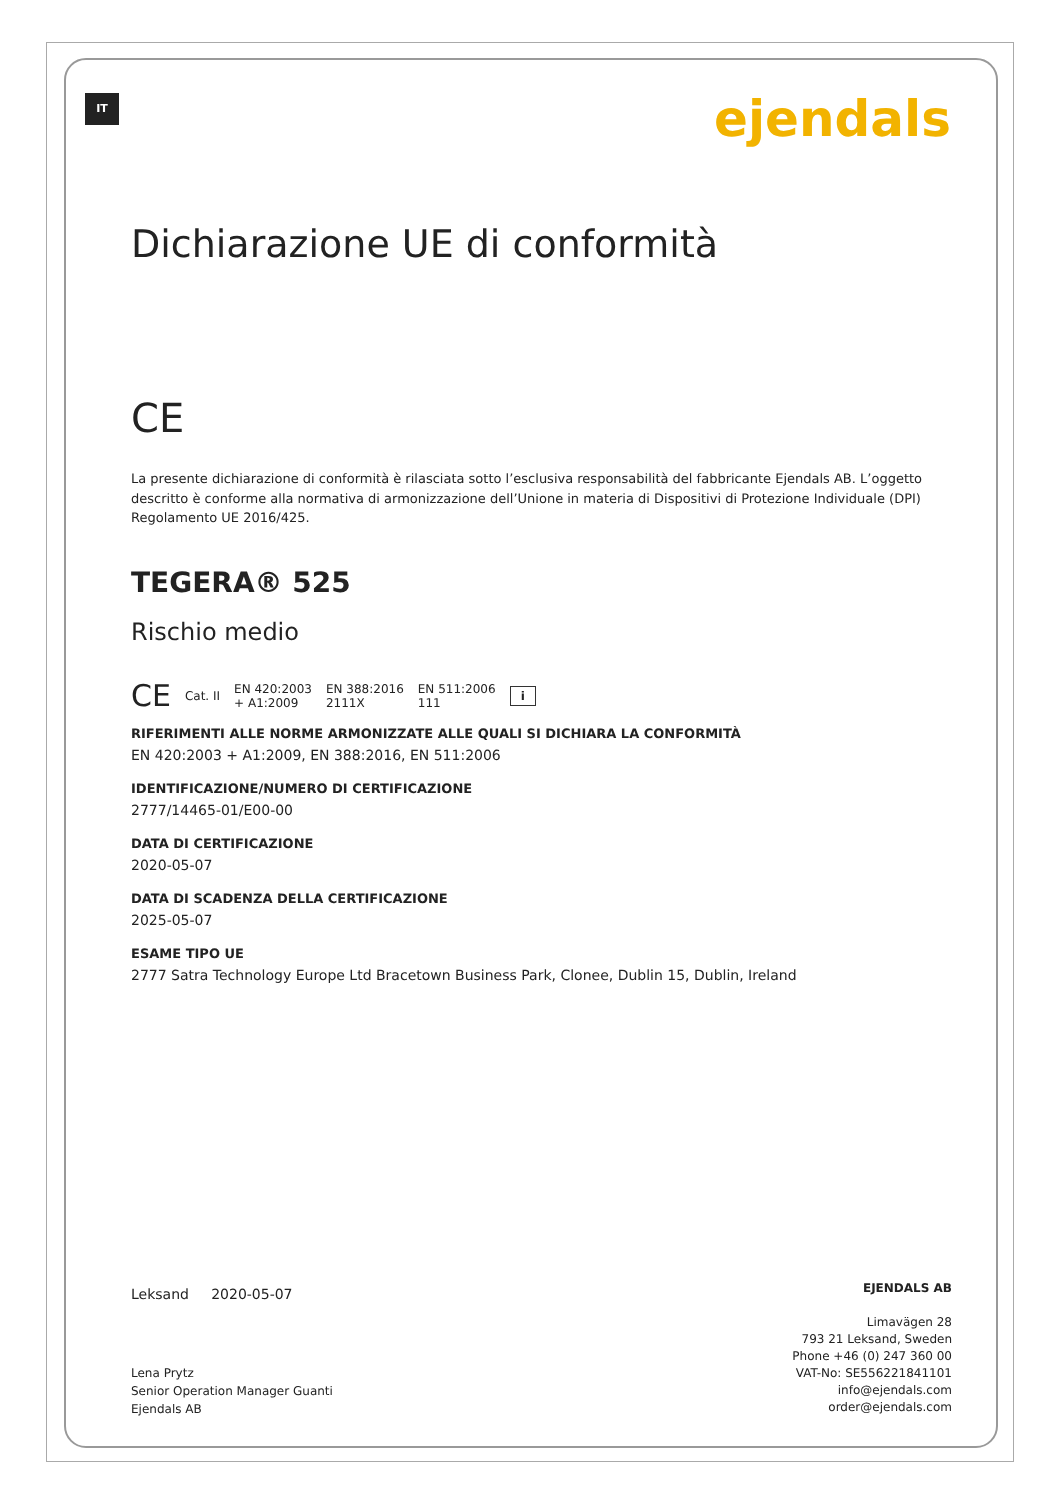IT ejendals
Dichiarazione UE di conformità
CE
La presente dichiarazione di conformità è rilasciata sotto l’esclusiva responsabilità del fabbricante Ejendals AB. L’oggetto descritto è conforme alla normativa di armonizzazione dell’Unione in materia di Dispositivi di Protezione Individuale (DPI) Regolamento UE 2016/425.
TEGERA® 525
Rischio medio
CE Cat. II EN 420:2003
+ A1:2009 EN 388:2016
2111X EN 511:2006
111 i
RIFERIMENTI ALLE NORME ARMONIZZATE ALLE QUALI SI DICHIARA LA CONFORMITÀ
EN 420:2003 + A1:2009, EN 388:2016, EN 511:2006
IDENTIFICAZIONE/NUMERO DI CERTIFICAZIONE
2777/14465-01/E00-00
DATA DI CERTIFICAZIONE
2020-05-07
DATA DI SCADENZA DELLA CERTIFICAZIONE
2025-05-07
ESAME TIPO UE
2777 Satra Technology Europe Ltd Bracetown Business Park, Clonee, Dublin 15, Dublin, Ireland
Leksand 2020-05-07
Lena Prytz
Senior Operation Manager Guanti
Ejendals AB
EJENDALS AB
Limavägen 28
793 21 Leksand, Sweden
Phone +46 (0) 247 360 00
VAT-No: SE556221841101
info@ejendals.com
order@ejendals.com